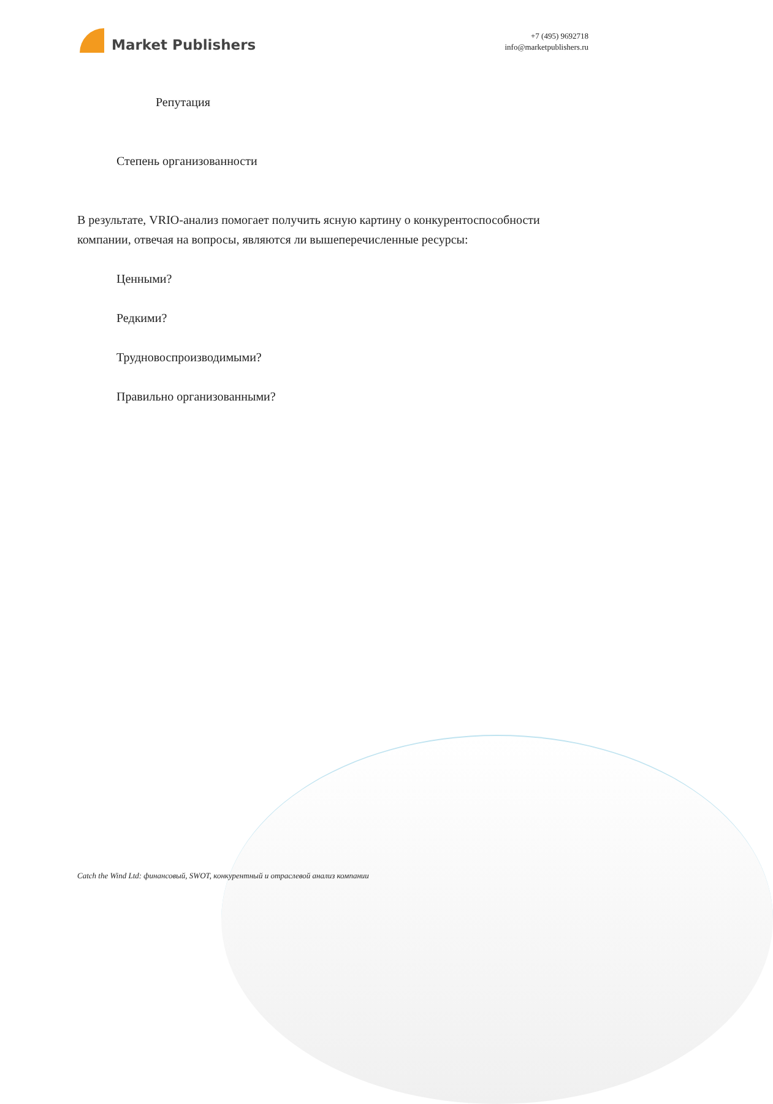Market Publishers
+7 (495) 9692718
info@marketpublishers.ru
Репутация
Степень организованности
В результате, VRIO-анализ помогает получить ясную картину о конкурентоспособности компании, отвечая на вопросы, являются ли вышеперечисленные ресурсы:
Ценными?
Редкими?
Трудновоспроизводимыми?
Правильно организованными?
Catch the Wind Ltd: финансовый, SWOT, конкурентный и отраслевой анализ компании